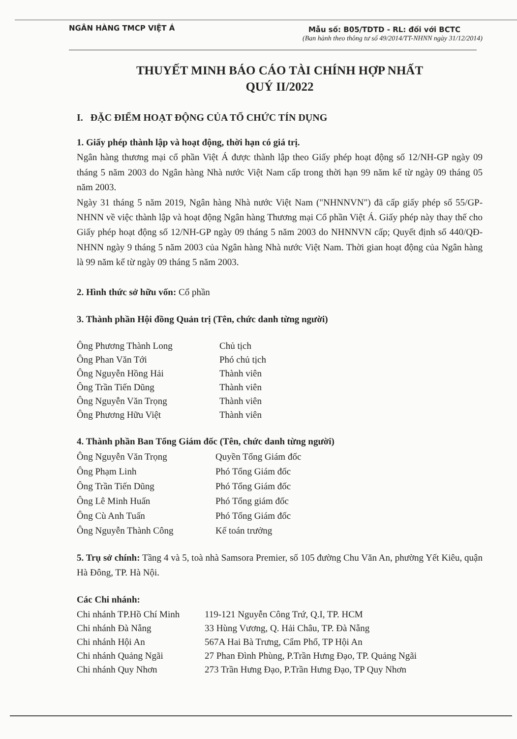NGÂN HÀNG TMCP VIỆT Á Mẫu số: B05/TDTD - RL: đối với BCTC
(Ban hành theo thông tư số 49/2014/TT-NHNN ngày 31/12/2014)
THUYẾT MINH BÁO CÁO TÀI CHÍNH HỢP NHẤT
QUÝ II/2022
I. ĐẶC ĐIỂM HOẠT ĐỘNG CỦA TỔ CHỨC TÍN DỤNG
1. Giấy phép thành lập và hoạt động, thời hạn có giá trị.
Ngân hàng thương mại cổ phần Việt Á được thành lập theo Giấy phép hoạt động số 12/NH-GP ngày 09 tháng 5 năm 2003 do Ngân hàng Nhà nước Việt Nam cấp trong thời hạn 99 năm kể từ ngày 09 tháng 05 năm 2003.
Ngày 31 tháng 5 năm 2019, Ngân hàng Nhà nước Việt Nam ("NHNNVN") đã cấp giấy phép số 55/GP-NHNN về việc thành lập và hoạt động Ngân hàng Thương mại Cổ phần Việt Á. Giấy phép này thay thế cho Giấy phép hoạt động số 12/NH-GP ngày 09 tháng 5 năm 2003 do NHNNVN cấp; Quyết định số 440/QĐ-NHNN ngày 9 tháng 5 năm 2003 của Ngân hàng Nhà nước Việt Nam. Thời gian hoạt động của Ngân hàng là 99 năm kể từ ngày 09 tháng 5 năm 2003.
2. Hình thức sở hữu vốn: Cổ phần
3. Thành phần Hội đồng Quản trị (Tên, chức danh từng người)
| Ông Phương Thành Long | Chủ tịch |
| Ông Phan Văn Tới | Phó chủ tịch |
| Ông Nguyễn Hồng Hải | Thành viên |
| Ông Trần Tiến Dũng | Thành viên |
| Ông Nguyễn Văn Trọng | Thành viên |
| Ông Phương Hữu Việt | Thành viên |
4. Thành phần Ban Tổng Giám đốc (Tên, chức danh từng người)
| Ông Nguyễn Văn Trọng | Quyền Tổng Giám đốc |
| Ông Phạm Linh | Phó Tổng Giám đốc |
| Ông Trần Tiến Dũng | Phó Tổng Giám đốc |
| Ông Lê Minh Huấn | Phó Tổng giám đốc |
| Ông Cù Anh Tuấn | Phó Tổng Giám đốc |
| Ông Nguyễn Thành Công | Kế toán trưởng |
5. Trụ sở chính: Tầng 4 và 5, toà nhà Samsora Premier, số 105 đường Chu Văn An, phường Yết Kiêu, quận Hà Đông, TP. Hà Nội.
Các Chi nhánh:
| Chi nhánh TP.Hồ Chí Minh | 119-121 Nguyễn Công Trứ, Q.I, TP. HCM |
| Chi nhánh Đà Nẵng | 33 Hùng Vương, Q. Hải Châu, TP. Đà Nẵng |
| Chi nhánh Hội An | 567A Hai Bà Trưng, Cẩm Phổ, TP Hội An |
| Chi nhánh Quảng Ngãi | 27 Phan Đình Phùng, P.Trần Hưng Đạo, TP. Quảng Ngãi |
| Chi nhánh Quy Nhơn | 273 Trần Hưng Đạo, P.Trần Hưng Đạo, TP Quy Nhơn |